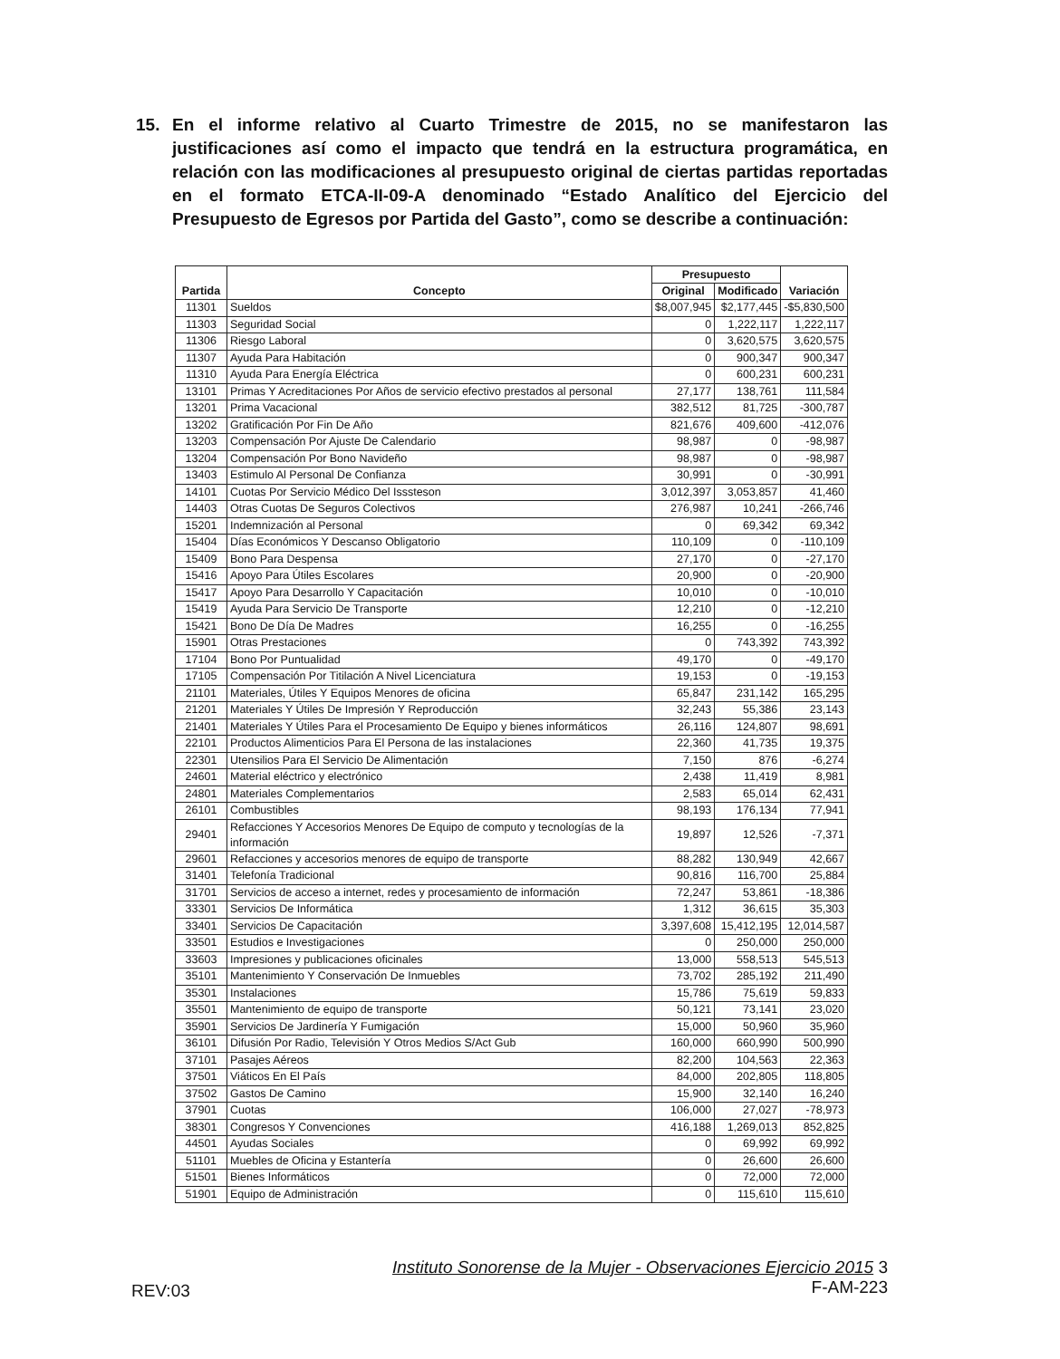15. En el informe relativo al Cuarto Trimestre de 2015, no se manifestaron las justificaciones así como el impacto que tendrá en la estructura programática, en relación con las modificaciones al presupuesto original de ciertas partidas reportadas en el formato ETCA-II-09-A denominado “Estado Analítico del Ejercicio del Presupuesto de Egresos por Partida del Gasto”, como se describe a continuación:
| Partida | Concepto | Presupuesto | | Variación |
| --- | --- | --- | --- | --- |
| | | Original | Modificado | |
| 11301 | Sueldos | $8,007,945 | $2,177,445 | -$5,830,500 |
| 11303 | Seguridad Social | 0 | 1,222,117 | 1,222,117 |
| 11306 | Riesgo Laboral | 0 | 3,620,575 | 3,620,575 |
| 11307 | Ayuda Para Habitación | 0 | 900,347 | 900,347 |
| 11310 | Ayuda Para Energía Eléctrica | 0 | 600,231 | 600,231 |
| 13101 | Primas Y Acreditaciones Por Años de servicio efectivo prestados al personal | 27,177 | 138,761 | 111,584 |
| 13201 | Prima Vacacional | 382,512 | 81,725 | -300,787 |
| 13202 | Gratificación Por Fin De Año | 821,676 | 409,600 | -412,076 |
| 13203 | Compensación Por Ajuste De Calendario | 98,987 | 0 | -98,987 |
| 13204 | Compensación Por Bono Navideño | 98,987 | 0 | -98,987 |
| 13403 | Estimulo Al Personal De Confianza | 30,991 | 0 | -30,991 |
| 14101 | Cuotas Por Servicio Médico Del Isssteson | 3,012,397 | 3,053,857 | 41,460 |
| 14403 | Otras Cuotas De Seguros Colectivos | 276,987 | 10,241 | -266,746 |
| 15201 | Indemnización al Personal | 0 | 69,342 | 69,342 |
| 15404 | Días Económicos Y Descanso Obligatorio | 110,109 | 0 | -110,109 |
| 15409 | Bono Para Despensa | 27,170 | 0 | -27,170 |
| 15416 | Apoyo Para Útiles Escolares | 20,900 | 0 | -20,900 |
| 15417 | Apoyo Para Desarrollo Y Capacitación | 10,010 | 0 | -10,010 |
| 15419 | Ayuda Para Servicio De Transporte | 12,210 | 0 | -12,210 |
| 15421 | Bono De Día De Madres | 16,255 | 0 | -16,255 |
| 15901 | Otras Prestaciones | 0 | 743,392 | 743,392 |
| 17104 | Bono Por Puntualidad | 49,170 | 0 | -49,170 |
| 17105 | Compensación Por Titilación A Nivel Licenciatura | 19,153 | 0 | -19,153 |
| 21101 | Materiales, Útiles Y Equipos Menores de oficina | 65,847 | 231,142 | 165,295 |
| 21201 | Materiales Y Útiles De Impresión Y Reproducción | 32,243 | 55,386 | 23,143 |
| 21401 | Materiales Y Útiles Para el Procesamiento De Equipo y bienes informáticos | 26,116 | 124,807 | 98,691 |
| 22101 | Productos Alimenticios Para El Persona de las instalaciones | 22,360 | 41,735 | 19,375 |
| 22301 | Utensilios Para El Servicio De Alimentación | 7,150 | 876 | -6,274 |
| 24601 | Material eléctrico y electrónico | 2,438 | 11,419 | 8,981 |
| 24801 | Materiales Complementarios | 2,583 | 65,014 | 62,431 |
| 26101 | Combustibles | 98,193 | 176,134 | 77,941 |
| 29401 | Refacciones Y Accesorios Menores De Equipo de computo y tecnologías de la información | 19,897 | 12,526 | -7,371 |
| 29601 | Refacciones y accesorios menores de equipo de transporte | 88,282 | 130,949 | 42,667 |
| 31401 | Telefonía Tradicional | 90,816 | 116,700 | 25,884 |
| 31701 | Servicios de acceso a internet, redes y procesamiento de información | 72,247 | 53,861 | -18,386 |
| 33301 | Servicios De Informática | 1,312 | 36,615 | 35,303 |
| 33401 | Servicios De Capacitación | 3,397,608 | 15,412,195 | 12,014,587 |
| 33501 | Estudios e Investigaciones | 0 | 250,000 | 250,000 |
| 33603 | Impresiones y publicaciones oficinales | 13,000 | 558,513 | 545,513 |
| 35101 | Mantenimiento Y Conservación De Inmuebles | 73,702 | 285,192 | 211,490 |
| 35301 | Instalaciones | 15,786 | 75,619 | 59,833 |
| 35501 | Mantenimiento de equipo de transporte | 50,121 | 73,141 | 23,020 |
| 35901 | Servicios De Jardinería Y Fumigación | 15,000 | 50,960 | 35,960 |
| 36101 | Difusión Por Radio, Televisión Y Otros Medios S/Act Gub | 160,000 | 660,990 | 500,990 |
| 37101 | Pasajes Aéreos | 82,200 | 104,563 | 22,363 |
| 37501 | Viáticos En El País | 84,000 | 202,805 | 118,805 |
| 37502 | Gastos De Camino | 15,900 | 32,140 | 16,240 |
| 37901 | Cuotas | 106,000 | 27,027 | -78,973 |
| 38301 | Congresos Y Convenciones | 416,188 | 1,269,013 | 852,825 |
| 44501 | Ayudas Sociales | 0 | 69,992 | 69,992 |
| 51101 | Muebles de Oficina y Estantería | 0 | 26,600 | 26,600 |
| 51501 | Bienes Informáticos | 0 | 72,000 | 72,000 |
| 51901 | Equipo de Administración | 0 | 115,610 | 115,610 |
REV:03 Instituto Sonorense de la Mujer - Observaciones Ejercicio 2015 3
F-AM-223